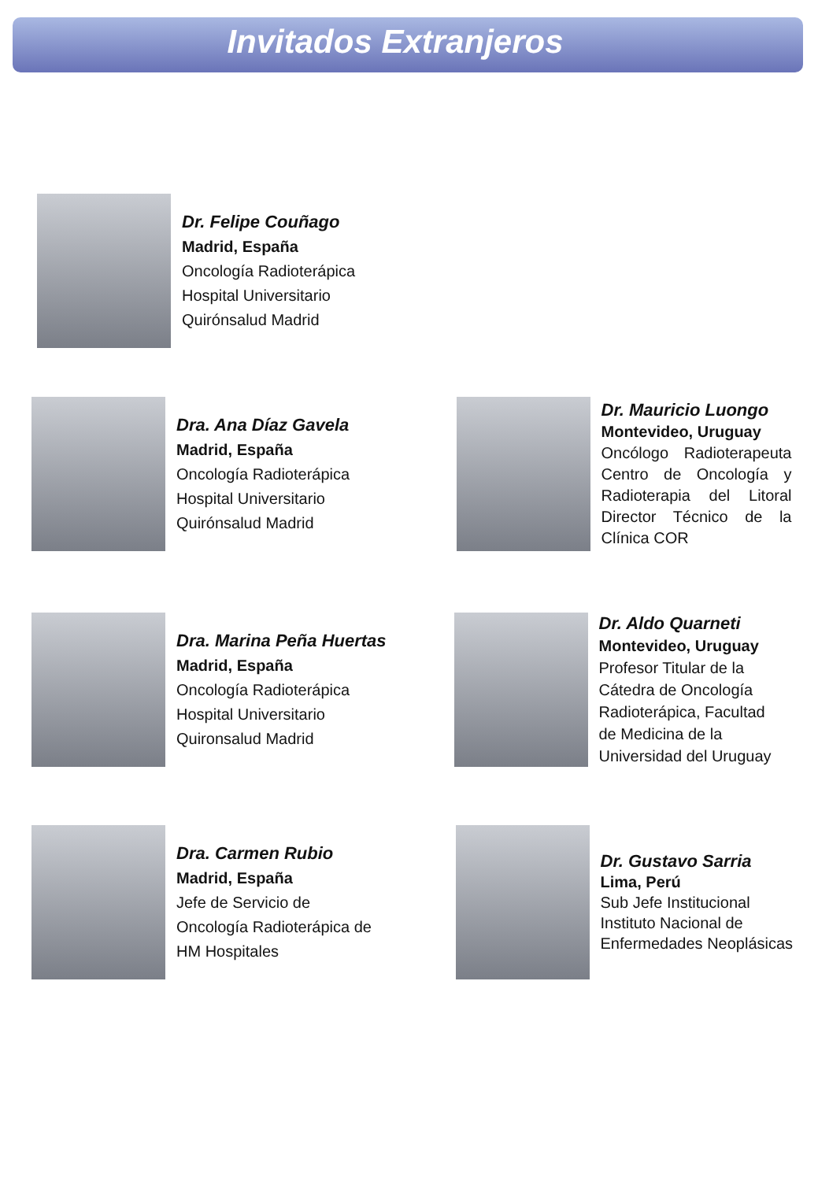Invitados Extranjeros
Dr. Felipe Couñago
Madrid, España
Oncología Radioterápica
Hospital Universitario
Quirónsalud Madrid
Dra. Ana Díaz Gavela
Madrid, España
Oncología Radioterápica
Hospital Universitario
Quirónsalud Madrid
Dr. Mauricio Luongo
Montevideo, Uruguay
Oncólogo Radioterapeuta Centro de Oncología y Radioterapia del Litoral Director Técnico de la Clínica COR
Dra. Marina Peña Huertas
Madrid, España
Oncología Radioterápica
Hospital Universitario
Quironsalud Madrid
Dr. Aldo Quarneti
Montevideo, Uruguay
Profesor Titular de la
Cátedra de Oncología
Radioterápica, Facultad
de Medicina de la
Universidad del Uruguay
Dra. Carmen Rubio
Madrid, España
Jefe de Servicio de
Oncología Radioterápica de
HM Hospitales
Dr. Gustavo Sarria
Lima, Perú
Sub Jefe Institucional
Instituto Nacional de
Enfermedades Neoplásicas